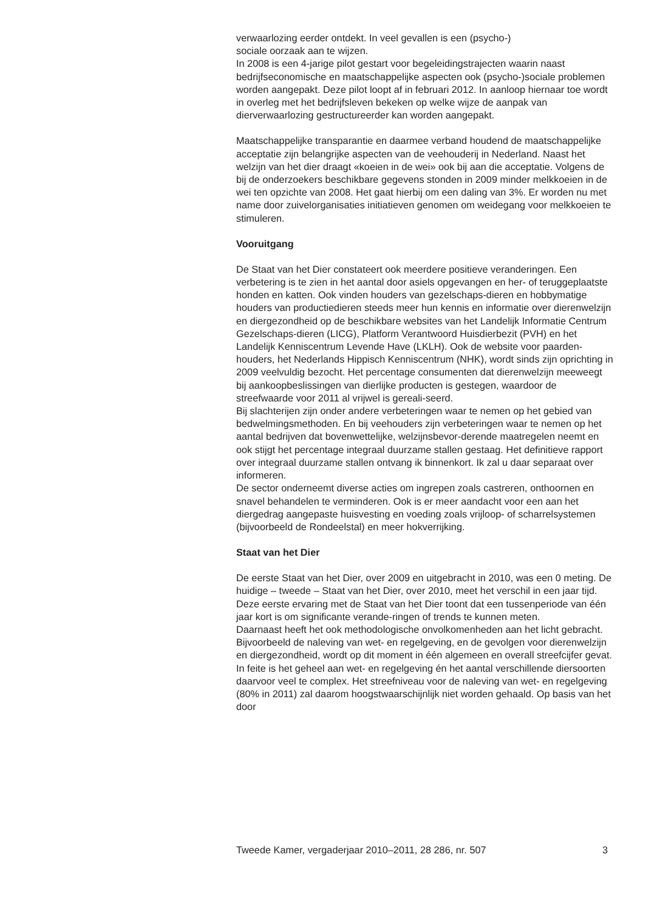verwaarlozing eerder ontdekt. In veel gevallen is een (psycho-)
sociale oorzaak aan te wijzen.
In 2008 is een 4-jarige pilot gestart voor begeleidingstrajecten waarin naast bedrijfseconomische en maatschappelijke aspecten ook (psycho-)sociale problemen worden aangepakt. Deze pilot loopt af in februari 2012. In aanloop hiernaar toe wordt in overleg met het bedrijfsleven bekeken op welke wijze de aanpak van dierverwaarlozing gestructureerder kan worden aangepakt.
Maatschappelijke transparantie en daarmee verband houdend de maatschappelijke acceptatie zijn belangrijke aspecten van de veehouderij in Nederland. Naast het welzijn van het dier draagt «koeien in de wei» ook bij aan die acceptatie. Volgens de bij de onderzoekers beschikbare gegevens stonden in 2009 minder melkkoeien in de wei ten opzichte van 2008. Het gaat hierbij om een daling van 3%. Er worden nu met name door zuivelorganisaties initiatieven genomen om weidegang voor melkkoeien te stimuleren.
Vooruitgang
De Staat van het Dier constateert ook meerdere positieve veranderingen. Een verbetering is te zien in het aantal door asiels opgevangen en her- of teruggeplaatste honden en katten. Ook vinden houders van gezelschaps-dieren en hobbymatige houders van productiedieren steeds meer hun kennis en informatie over dierenwelzijn en diergezondheid op de beschikbare websites van het Landelijk Informatie Centrum Gezelschaps-dieren (LICG), Platform Verantwoord Huisdierbezit (PVH) en het Landelijk Kenniscentrum Levende Have (LKLH). Ook de website voor paarden-houders, het Nederlands Hippisch Kenniscentrum (NHK), wordt sinds zijn oprichting in 2009 veelvuldig bezocht. Het percentage consumenten dat dierenwelzijn meeweegt bij aankoopbeslissingen van dierlijke producten is gestegen, waardoor de streefwaarde voor 2011 al vrijwel is gereali-seerd.
Bij slachterijen zijn onder andere verbeteringen waar te nemen op het gebied van bedwelmingsmethoden. En bij veehouders zijn verbeteringen waar te nemen op het aantal bedrijven dat bovenwettelijke, welzijnsbevor-derende maatregelen neemt en ook stijgt het percentage integraal duurzame stallen gestaag. Het definitieve rapport over integraal duurzame stallen ontvang ik binnenkort. Ik zal u daar separaat over informeren.
De sector onderneemt diverse acties om ingrepen zoals castreren, onthoornen en snavel behandelen te verminderen. Ook is er meer aandacht voor een aan het diergedrag aangepaste huisvesting en voeding zoals vrijloop- of scharrelsystemen (bijvoorbeeld de Rondeelstal) en meer hokverrijking.
Staat van het Dier
De eerste Staat van het Dier, over 2009 en uitgebracht in 2010, was een 0 meting. De huidige – tweede – Staat van het Dier, over 2010, meet het verschil in een jaar tijd. Deze eerste ervaring met de Staat van het Dier toont dat een tussenperiode van één jaar kort is om significante verande-ringen of trends te kunnen meten.
Daarnaast heeft het ook methodologische onvolkomenheden aan het licht gebracht.
Bijvoorbeeld de naleving van wet- en regelgeving, en de gevolgen voor dierenwelzijn en diergezondheid, wordt op dit moment in één algemeen en overall streefcijfer gevat. In feite is het geheel aan wet- en regelgeving én het aantal verschillende diersoorten daarvoor veel te complex. Het streefniveau voor de naleving van wet- en regelgeving (80% in 2011) zal daarom hoogstwaarschijnlijk niet worden gehaald. Op basis van het door
Tweede Kamer, vergaderjaar 2010–2011, 28 286, nr. 507 3